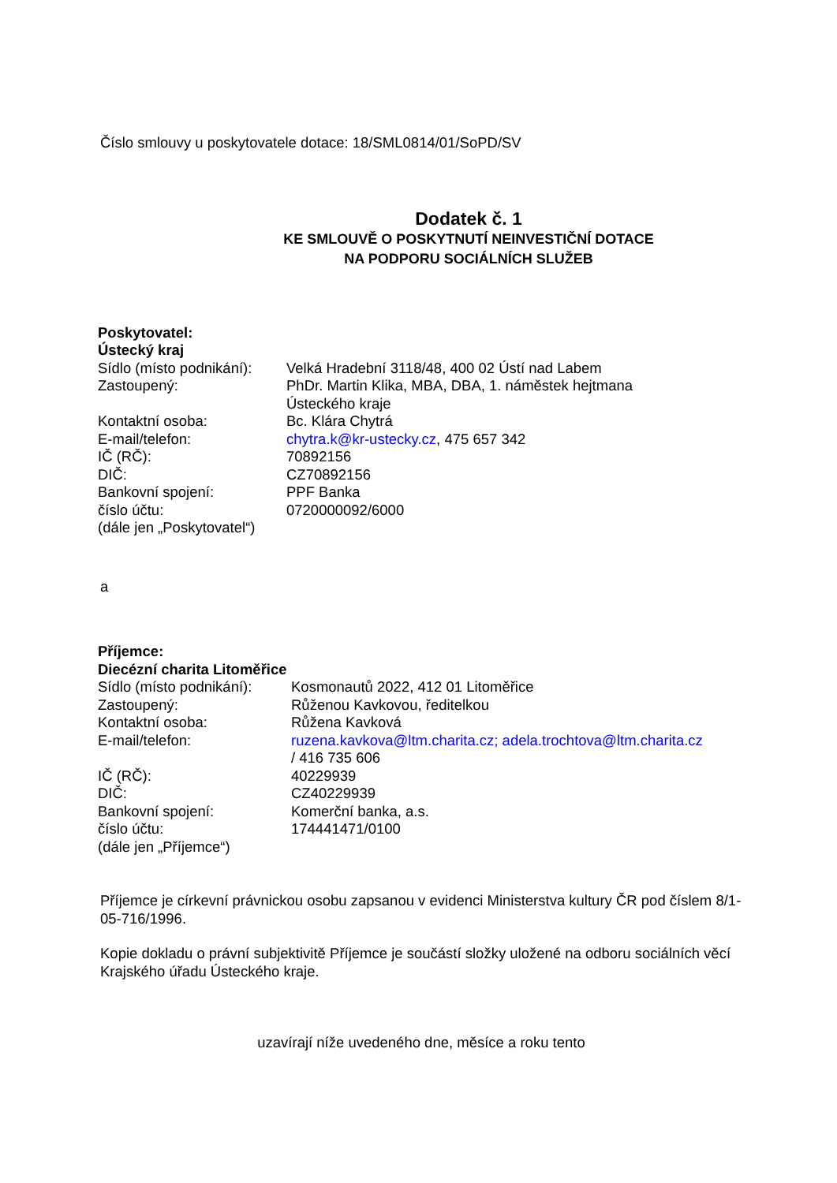Číslo smlouvy u poskytovatele dotace: 18/SML0814/01/SoPD/SV
Dodatek č. 1
KE SMLOUVĚ O POSKYTNUTÍ NEINVESTIČNÍ DOTACE
NA PODPORU SOCIÁLNÍCH SLUŽEB
Poskytovatel:
Ústecký kraj
| Sídlo (místo podnikání): | Velká Hradební 3118/48, 400 02 Ústí nad Labem |
| Zastoupený: | PhDr. Martin Klika, MBA, DBA, 1. náměstek hejtmana Ústeckého kraje |
| Kontaktní osoba: | Bc. Klára Chytrá |
| E-mail/telefon: | chytra.k@kr-ustecky.cz , 475 657 342 |
| IČ (RČ): | 70892156 |
| DIČ: | CZ70892156 |
| Bankovní spojení: | PPF Banka |
| číslo účtu: | 0720000092/6000 |
(dále jen „Poskytovatel“)
a
Příjemce:
Diecézní charita Litoměřice
| Sídlo (místo podnikání): | Kosmonautů 2022, 412 01 Litoměřice |
| Zastoupený: | Růženou Kavkovou, ředitelkou |
| Kontaktní osoba: | Růžena Kavková |
| E-mail/telefon: | ruzena.kavkova@ltm.charita.cz; adela.trochtova@ltm.charita.cz / 416 735 606 |
| IČ (RČ): | 40229939 |
| DIČ: | CZ40229939 |
| Bankovní spojení: | Komerční banka, a.s. |
| číslo účtu: | 174441471/0100 |
(dále jen „Příjemce“)
Příjemce je církevní právnickou osobu zapsanou v evidenci Ministerstva kultury ČR pod číslem 8/1-05-716/1996.
Kopie dokladu o právní subjektivitě Příjemce je součástí složky uložené na odboru sociálních věcí Krajského úřadu Ústeckého kraje.
uzavírají níže uvedeného dne, měsíce a roku tento